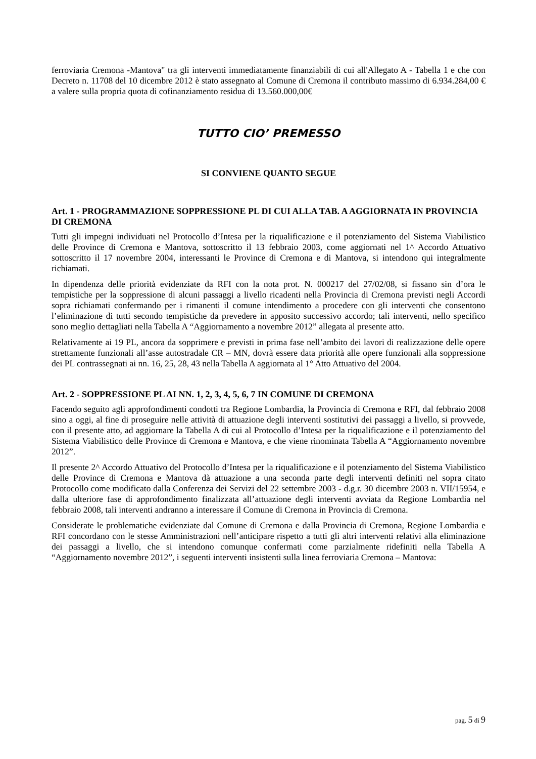ferroviaria Cremona -Mantova" tra gli interventi immediatamente finanziabili di cui all'Allegato A - Tabella 1 e che con Decreto n. 11708 del 10 dicembre 2012 è stato assegnato al Comune di Cremona il contributo massimo di 6.934.284,00 € a valere sulla propria quota di cofinanziamento residua di 13.560.000,00€
TUTTO CIO’ PREMESSO
SI CONVIENE QUANTO SEGUE
Art. 1 - PROGRAMMAZIONE SOPPRESSIONE PL DI CUI ALLA TAB. A AGGIORNATA IN PROVINCIA DI CREMONA
Tutti gli impegni individuati nel Protocollo d’Intesa per la riqualificazione e il potenziamento del Sistema Viabilistico delle Province di Cremona e Mantova, sottoscritto il 13 febbraio 2003, come aggiornati nel 1^ Accordo Attuativo sottoscritto il 17 novembre 2004, interessanti le Province di Cremona e di Mantova, si intendono qui integralmente richiamati.
In dipendenza delle priorità evidenziate da RFI con la nota prot. N. 000217 del 27/02/08, si fissano sin d’ora le tempistiche per la soppressione di alcuni passaggi a livello ricadenti nella Provincia di Cremona previsti negli Accordi sopra richiamati confermando per i rimanenti il comune intendimento a procedere con gli interventi che consentono l’eliminazione di tutti secondo tempistiche da prevedere in apposito successivo accordo; tali interventi, nello specifico sono meglio dettagliati nella Tabella A “Aggiornamento a novembre 2012” allegata al presente atto.
Relativamente ai 19 PL, ancora da sopprimere e previsti in prima fase nell’ambito dei lavori di realizzazione delle opere strettamente funzionali all’asse autostradale CR – MN, dovrà essere data priorità alle opere funzionali alla soppressione dei PL contrassegnati ai nn. 16, 25, 28, 43 nella Tabella A aggiornata al 1° Atto Attuativo del 2004.
Art. 2 - SOPPRESSIONE PL AI NN. 1, 2, 3, 4, 5, 6, 7 IN COMUNE DI CREMONA
Facendo seguito agli approfondimenti condotti tra Regione Lombardia, la Provincia di Cremona e RFI, dal febbraio 2008 sino a oggi, al fine di proseguire nelle attività di attuazione degli interventi sostitutivi dei passaggi a livello, si provvede, con il presente atto, ad aggiornare la Tabella A di cui al Protocollo d’Intesa per la riqualificazione e il potenziamento del Sistema Viabilistico delle Province di Cremona e Mantova, e che viene rinominata Tabella A “Aggiornamento novembre 2012”.
Il presente 2^ Accordo Attuativo del Protocollo d’Intesa per la riqualificazione e il potenziamento del Sistema Viabilistico delle Province di Cremona e Mantova dà attuazione a una seconda parte degli interventi definiti nel sopra citato Protocollo come modificato dalla Conferenza dei Servizi del 22 settembre 2003 - d.g.r. 30 dicembre 2003 n. VII/15954, e dalla ulteriore fase di approfondimento finalizzata all’attuazione degli interventi avviata da Regione Lombardia nel febbraio 2008, tali interventi andranno a interessare il Comune di Cremona in Provincia di Cremona.
Considerate le problematiche evidenziate dal Comune di Cremona e dalla Provincia di Cremona, Regione Lombardia e RFI concordano con le stesse Amministrazioni nell’anticipare rispetto a tutti gli altri interventi relativi alla eliminazione dei passaggi a livello, che si intendono comunque confermati come parzialmente ridefiniti nella Tabella A “Aggiornamento novembre 2012”, i seguenti interventi insistenti sulla linea ferroviaria Cremona – Mantova:
pag. 5 di 9